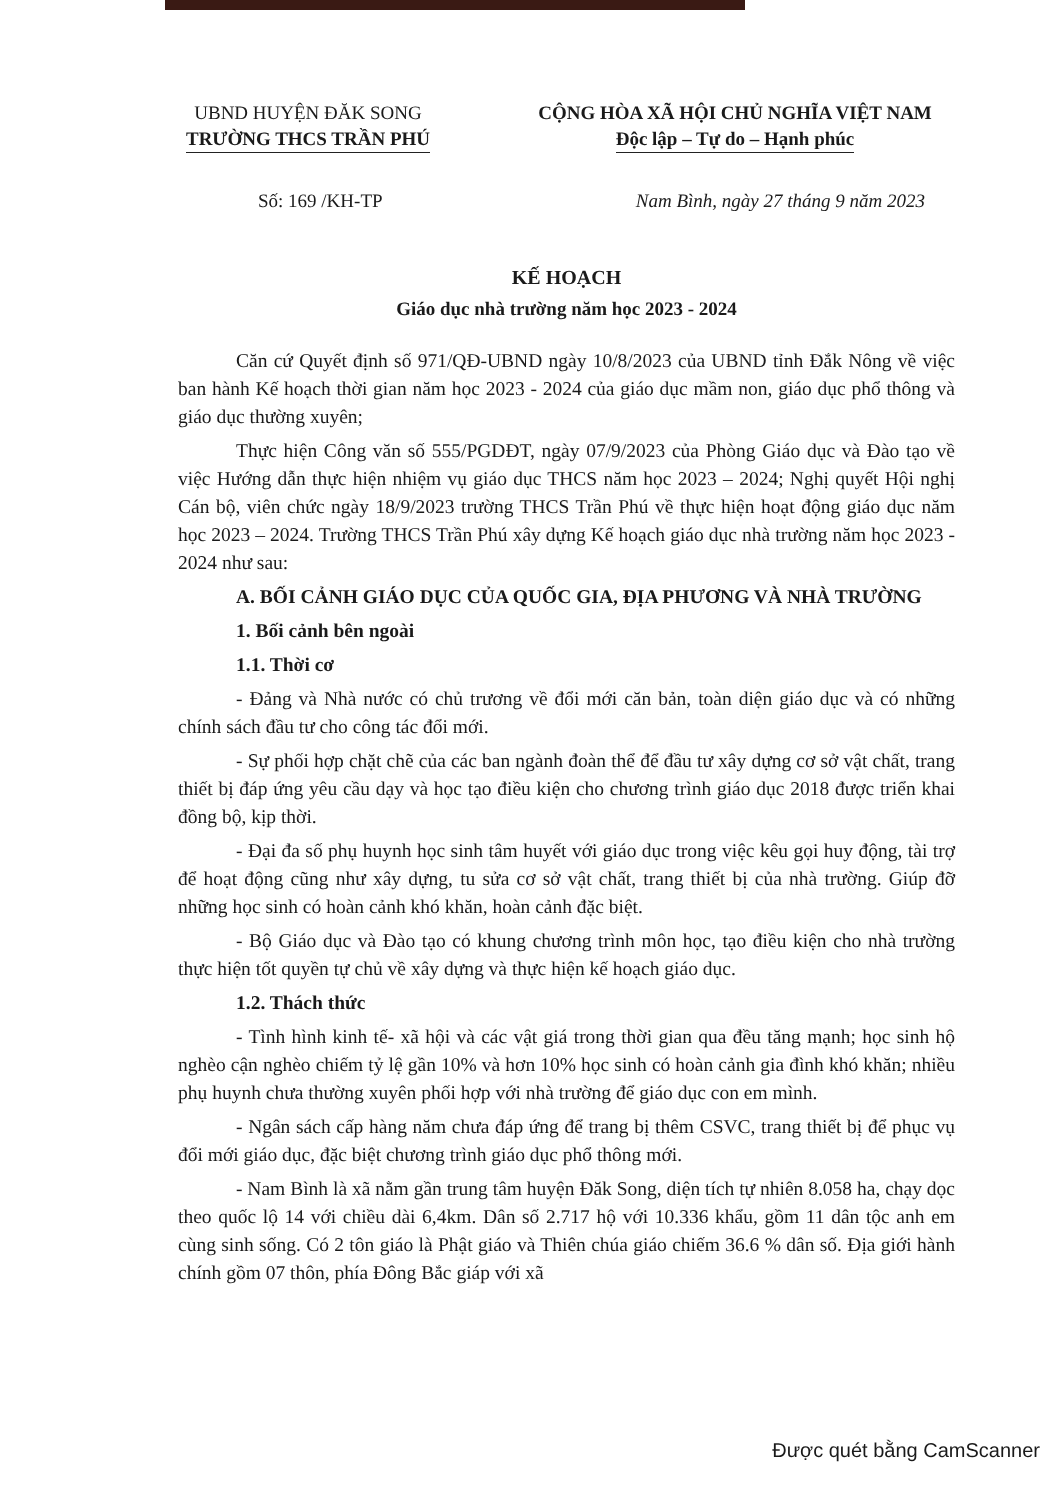UBND HUYỆN ĐĂK SONG
TRƯỜNG THCS TRẦN PHÚ
CỘNG HÒA XÃ HỘI CHỦ NGHĨA VIỆT NAM
Độc lập – Tự do – Hạnh phúc
Số: 169 /KH-TP Nam Bình, ngày 27 tháng 9 năm 2023
KẾ HOẠCH
Giáo dục nhà trường năm học 2023 - 2024
Căn cứ Quyết định số 971/QĐ-UBND ngày 10/8/2023 của UBND tỉnh Đắk Nông về việc ban hành Kế hoạch thời gian năm học 2023 - 2024 của giáo dục mầm non, giáo dục phổ thông và giáo dục thường xuyên;
Thực hiện Công văn số 555/PGDĐT, ngày 07/9/2023 của Phòng Giáo dục và Đào tạo về việc Hướng dẫn thực hiện nhiệm vụ giáo dục THCS năm học 2023 – 2024; Nghị quyết Hội nghị Cán bộ, viên chức ngày 18/9/2023 trường THCS Trần Phú về thực hiện hoạt động giáo dục năm học 2023 – 2024. Trường THCS Trần Phú xây dựng Kế hoạch giáo dục nhà trường năm học 2023 - 2024 như sau:
A. BỐI CẢNH GIÁO DỤC CỦA QUỐC GIA, ĐỊA PHƯƠNG VÀ NHÀ TRƯỜNG
1. Bối cảnh bên ngoài
1.1. Thời cơ
- Đảng và Nhà nước có chủ trương về đổi mới căn bản, toàn diện giáo dục và có những chính sách đầu tư cho công tác đổi mới.
- Sự phối hợp chặt chẽ của các ban ngành đoàn thể để đầu tư xây dựng cơ sở vật chất, trang thiết bị đáp ứng yêu cầu dạy và học tạo điều kiện cho chương trình giáo dục 2018 được triển khai đồng bộ, kịp thời.
- Đại đa số phụ huynh học sinh tâm huyết với giáo dục trong việc kêu gọi huy động, tài trợ để hoạt động cũng như xây dựng, tu sửa cơ sở vật chất, trang thiết bị của nhà trường. Giúp đỡ những học sinh có hoàn cảnh khó khăn, hoàn cảnh đặc biệt.
- Bộ Giáo dục và Đào tạo có khung chương trình môn học, tạo điều kiện cho nhà trường thực hiện tốt quyền tự chủ về xây dựng và thực hiện kế hoạch giáo dục.
1.2. Thách thức
- Tình hình kinh tế- xã hội và các vật giá trong thời gian qua đều tăng mạnh; học sinh hộ nghèo cận nghèo chiếm tỷ lệ gần 10% và hơn 10% học sinh có hoàn cảnh gia đình khó khăn; nhiều phụ huynh chưa thường xuyên phối hợp với nhà trường để giáo dục con em mình.
- Ngân sách cấp hàng năm chưa đáp ứng để trang bị thêm CSVC, trang thiết bị để phục vụ đổi mới giáo dục, đặc biệt chương trình giáo dục phổ thông mới.
- Nam Bình là xã nằm gần trung tâm huyện Đăk Song, diện tích tự nhiên 8.058 ha, chạy dọc theo quốc lộ 14 với chiều dài 6,4km. Dân số 2.717 hộ với 10.336 khẩu, gồm 11 dân tộc anh em cùng sinh sống. Có 2 tôn giáo là Phật giáo và Thiên chúa giáo chiếm 36.6 % dân số. Địa giới hành chính gồm 07 thôn, phía Đông Bắc giáp với xã
Được quét bằng CamScanner